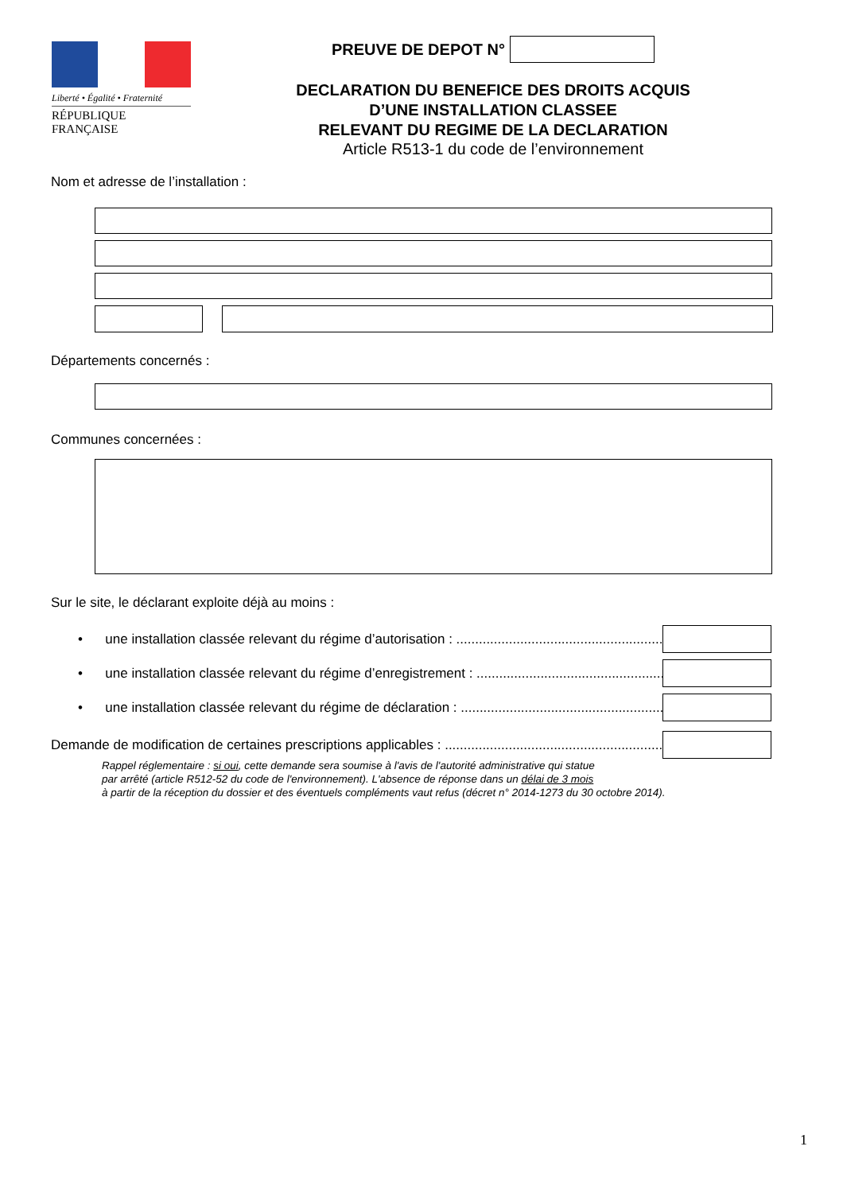Liberté • Égalité • Fraternité
RÉPUBLIQUE FRANÇAISE
PREUVE DE DEPOT N°
DECLARATION DU BENEFICE DES DROITS ACQUIS
D’UNE INSTALLATION CLASSEE
RELEVANT DU REGIME DE LA DECLARATION
Article R513-1 du code de l’environnement
Nom et adresse de l’installation :
Départements concernés :
Communes concernées :
Sur le site, le déclarant exploite déjà au moins :
• une installation classée relevant du régime d’autorisation : .........................................................
• une installation classée relevant du régime d’enregistrement : .........................................................
• une installation classée relevant du régime de déclaration : .........................................................
Demande de modification de certaines prescriptions applicables : ..........................................................
Rappel réglementaire : si oui, cette demande sera soumise à l'avis de l'autorité administrative qui statue
par arrêté (article R512-52 du code de l'environnement). L'absence de réponse dans un délai de 3 mois
à partir de la réception du dossier et des éventuels compléments vaut refus (décret n° 2014-1273 du 30 octobre 2014).
1